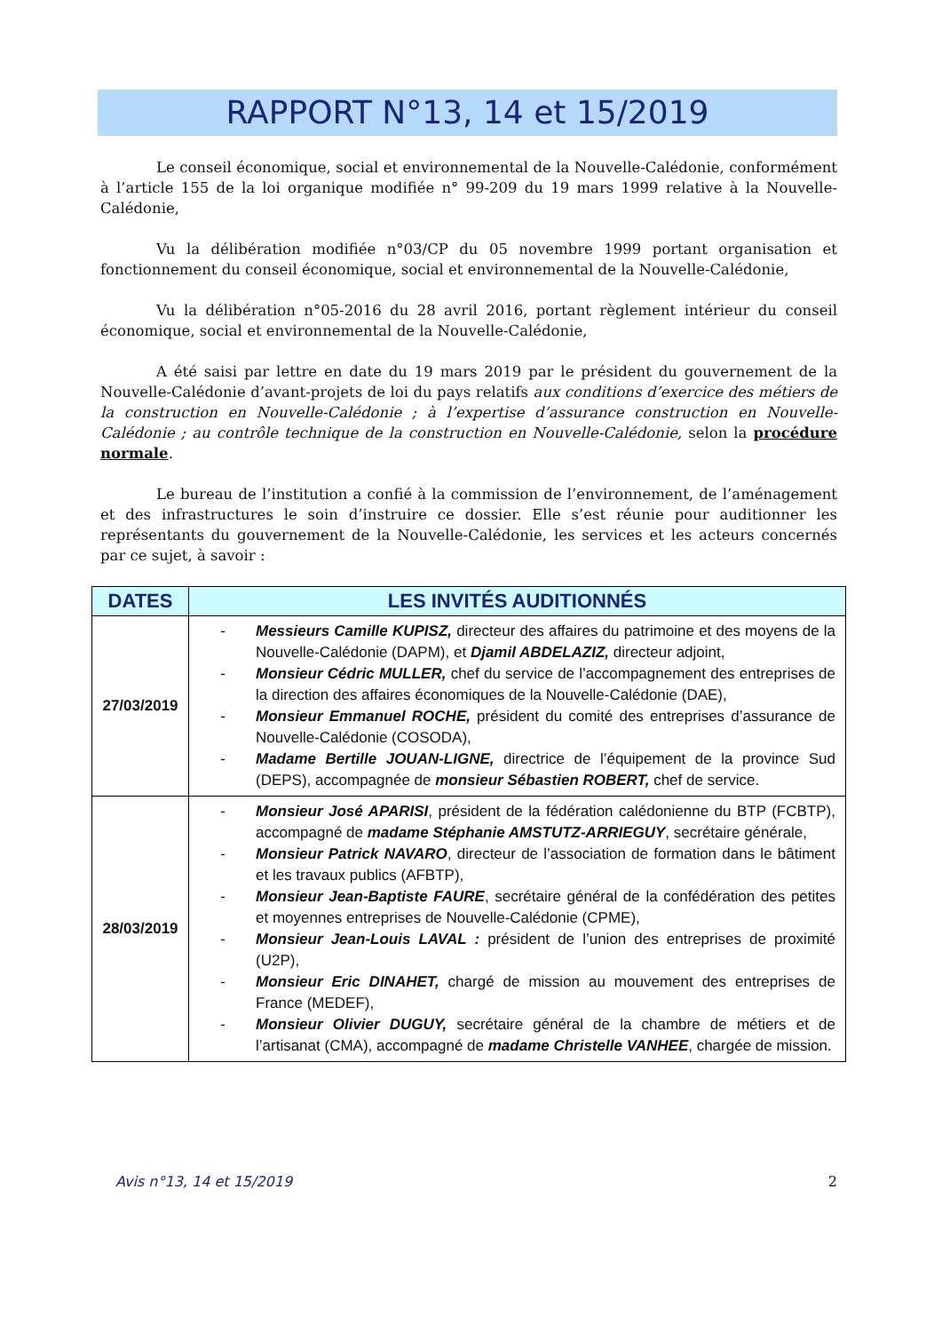RAPPORT N°13, 14 et 15/2019
Le conseil économique, social et environnemental de la Nouvelle-Calédonie, conformément à l’article 155 de la loi organique modifiée n° 99-209 du 19 mars 1999 relative à la Nouvelle-Calédonie,
Vu la délibération modifiée n°03/CP du 05 novembre 1999 portant organisation et fonctionnement du conseil économique, social et environnemental de la Nouvelle-Calédonie,
Vu la délibération n°05-2016 du 28 avril 2016, portant règlement intérieur du conseil économique, social et environnemental de la Nouvelle-Calédonie,
A été saisi par lettre en date du 19 mars 2019 par le président du gouvernement de la Nouvelle-Calédonie d’avant-projets de loi du pays relatifs aux conditions d’exercice des métiers de la construction en Nouvelle-Calédonie ; à l’expertise d’assurance construction en Nouvelle-Calédonie ; au contrôle technique de la construction en Nouvelle-Calédonie, selon la procédure normale.
Le bureau de l’institution a confié à la commission de l’environnement, de l’aménagement et des infrastructures le soin d’instruire ce dossier. Elle s’est réunie pour auditionner les représentants du gouvernement de la Nouvelle-Calédonie, les services et les acteurs concernés par ce sujet, à savoir :
| DATES | LES INVITÉS AUDITIONNÉS |
| --- | --- |
| 27/03/2019 | - Messieurs Camille KUPISZ, directeur des affaires du patrimoine et des moyens de la Nouvelle-Calédonie (DAPM), et Djamil ABDELAZIZ, directeur adjoint, - Monsieur Cédric MULLER, chef du service de l’accompagnement des entreprises de la direction des affaires économiques de la Nouvelle-Calédonie (DAE), - Monsieur Emmanuel ROCHE, président du comité des entreprises d’assurance de Nouvelle-Calédonie (COSODA), - Madame Bertille JOUAN-LIGNE, directrice de l’équipement de la province Sud (DEPS), accompagnée de monsieur Sébastien ROBERT, chef de service. |
| 28/03/2019 | - Monsieur José APARISI , président de la fédération calédonienne du BTP (FCBTP), accompagné de madame Stéphanie AMSTUTZ-ARRIEGUY , secrétaire générale, - Monsieur Patrick NAVARO , directeur de l’association de formation dans le bâtiment et les travaux publics (AFBTP), - Monsieur Jean-Baptiste FAURE , secrétaire général de la confédération des petites et moyennes entreprises de Nouvelle-Calédonie (CPME), - Monsieur Jean-Louis LAVAL : président de l’union des entreprises de proximité (U2P), - Monsieur Eric DINAHET, chargé de mission au mouvement des entreprises de France (MEDEF), - Monsieur Olivier DUGUY, secrétaire général de la chambre de métiers et de l’artisanat (CMA), accompagné de madame Christelle VANHEE , chargée de mission. |
Avis n°13, 14 et 15/2019 2